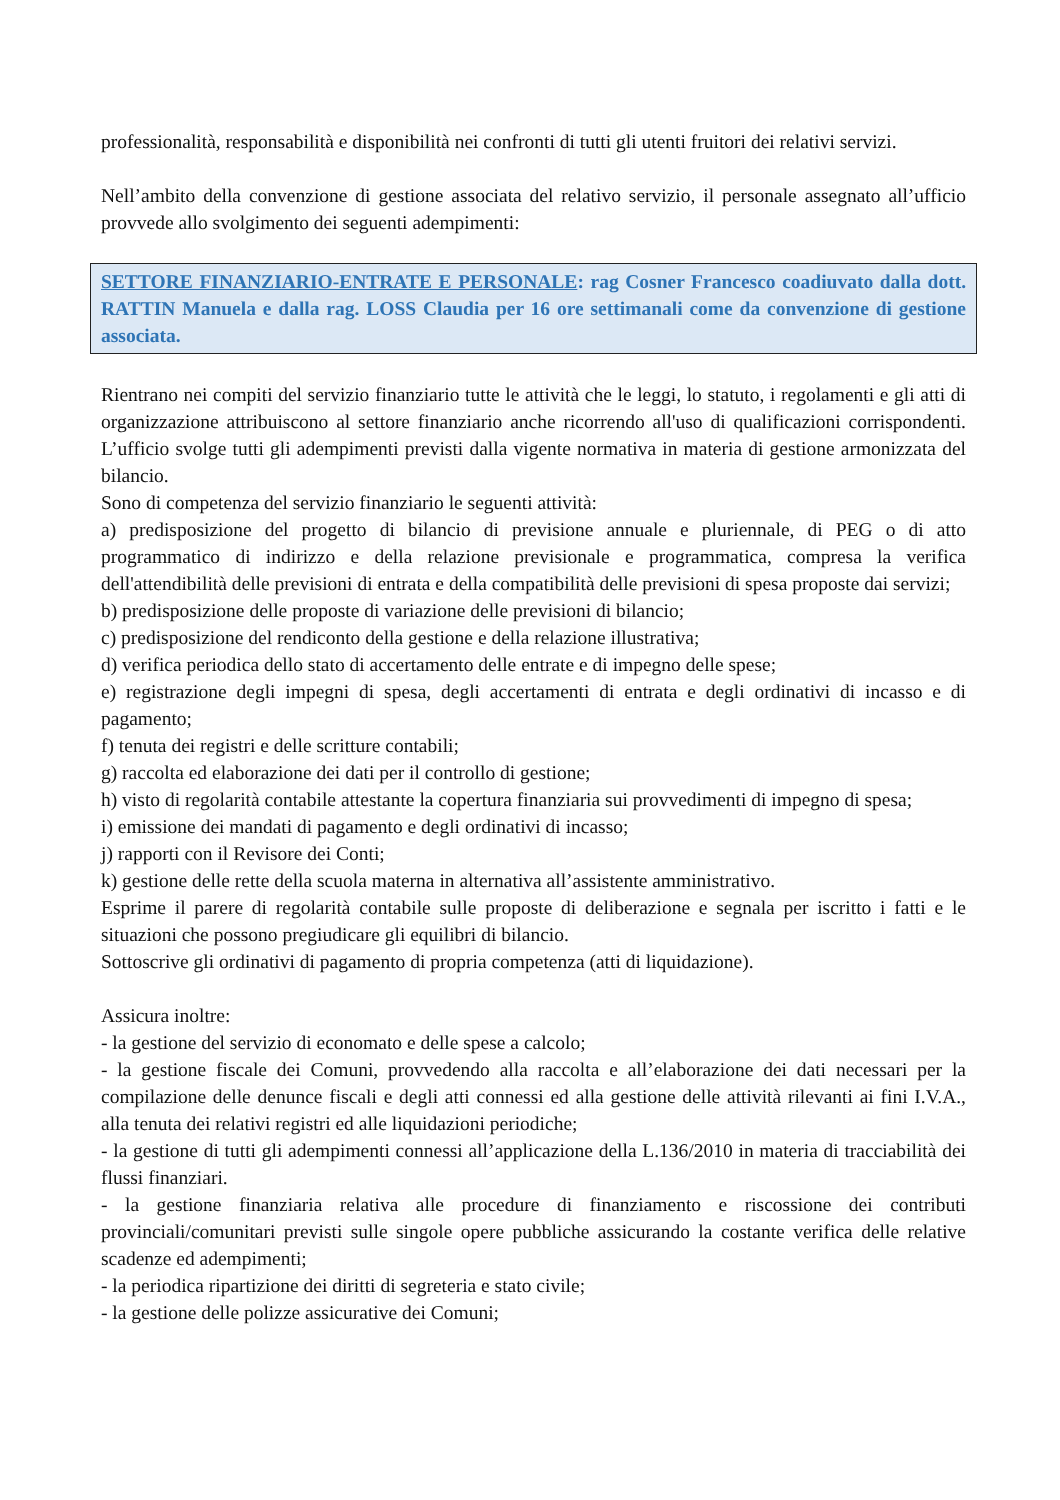professionalità, responsabilità e disponibilità nei confronti di tutti gli utenti fruitori dei relativi servizi.
Nell’ambito della convenzione di gestione associata del relativo servizio, il personale assegnato all’ufficio provvede allo svolgimento dei seguenti adempimenti:
SETTORE FINANZIARIO-ENTRATE E PERSONALE: rag Cosner Francesco coadiuvato dalla dott. RATTIN Manuela e dalla rag. LOSS Claudia per 16 ore settimanali come da convenzione di gestione associata.
Rientrano nei compiti del servizio finanziario tutte le attività che le leggi, lo statuto, i regolamenti e gli atti di organizzazione attribuiscono al settore finanziario anche ricorrendo all'uso di qualificazioni corrispondenti. L’ufficio svolge tutti gli adempimenti previsti dalla vigente normativa in materia di gestione armonizzata del bilancio.
Sono di competenza del servizio finanziario le seguenti attività:
a) predisposizione del progetto di bilancio di previsione annuale e pluriennale, di PEG o di atto programmatico di indirizzo e della relazione previsionale e programmatica, compresa la verifica dell'attendibilità delle previsioni di entrata e della compatibilità delle previsioni di spesa proposte dai servizi;
b) predisposizione delle proposte di variazione delle previsioni di bilancio;
c) predisposizione del rendiconto della gestione e della relazione illustrativa;
d) verifica periodica dello stato di accertamento delle entrate e di impegno delle spese;
e) registrazione degli impegni di spesa, degli accertamenti di entrata e degli ordinativi di incasso e di pagamento;
f) tenuta dei registri e delle scritture contabili;
g) raccolta ed elaborazione dei dati per il controllo di gestione;
h) visto di regolarità contabile attestante la copertura finanziaria sui provvedimenti di impegno di spesa;
i) emissione dei mandati di pagamento e degli ordinativi di incasso;
j) rapporti con il Revisore dei Conti;
k) gestione delle rette della scuola materna in alternativa all’assistente amministrativo.
Esprime il parere di regolarità contabile sulle proposte di deliberazione e segnala per iscritto i fatti e le situazioni che possono pregiudicare gli equilibri di bilancio.
Sottoscrive gli ordinativi di pagamento di propria competenza (atti di liquidazione).
Assicura inoltre:
- la gestione del servizio di economato e delle spese a calcolo;
- la gestione fiscale dei Comuni, provvedendo alla raccolta e all’elaborazione dei dati necessari per la compilazione delle denunce fiscali e degli atti connessi ed alla gestione delle attività rilevanti ai fini I.V.A., alla tenuta dei relativi registri ed alle liquidazioni periodiche;
- la gestione di tutti gli adempimenti connessi all’applicazione della L.136/2010 in materia di tracciabilità dei flussi finanziari.
- la gestione finanziaria relativa alle procedure di finanziamento e riscossione dei contributi provinciali/comunitari previsti sulle singole opere pubbliche assicurando la costante verifica delle relative scadenze ed adempimenti;
- la periodica ripartizione dei diritti di segreteria e stato civile;
- la gestione delle polizze assicurative dei Comuni;